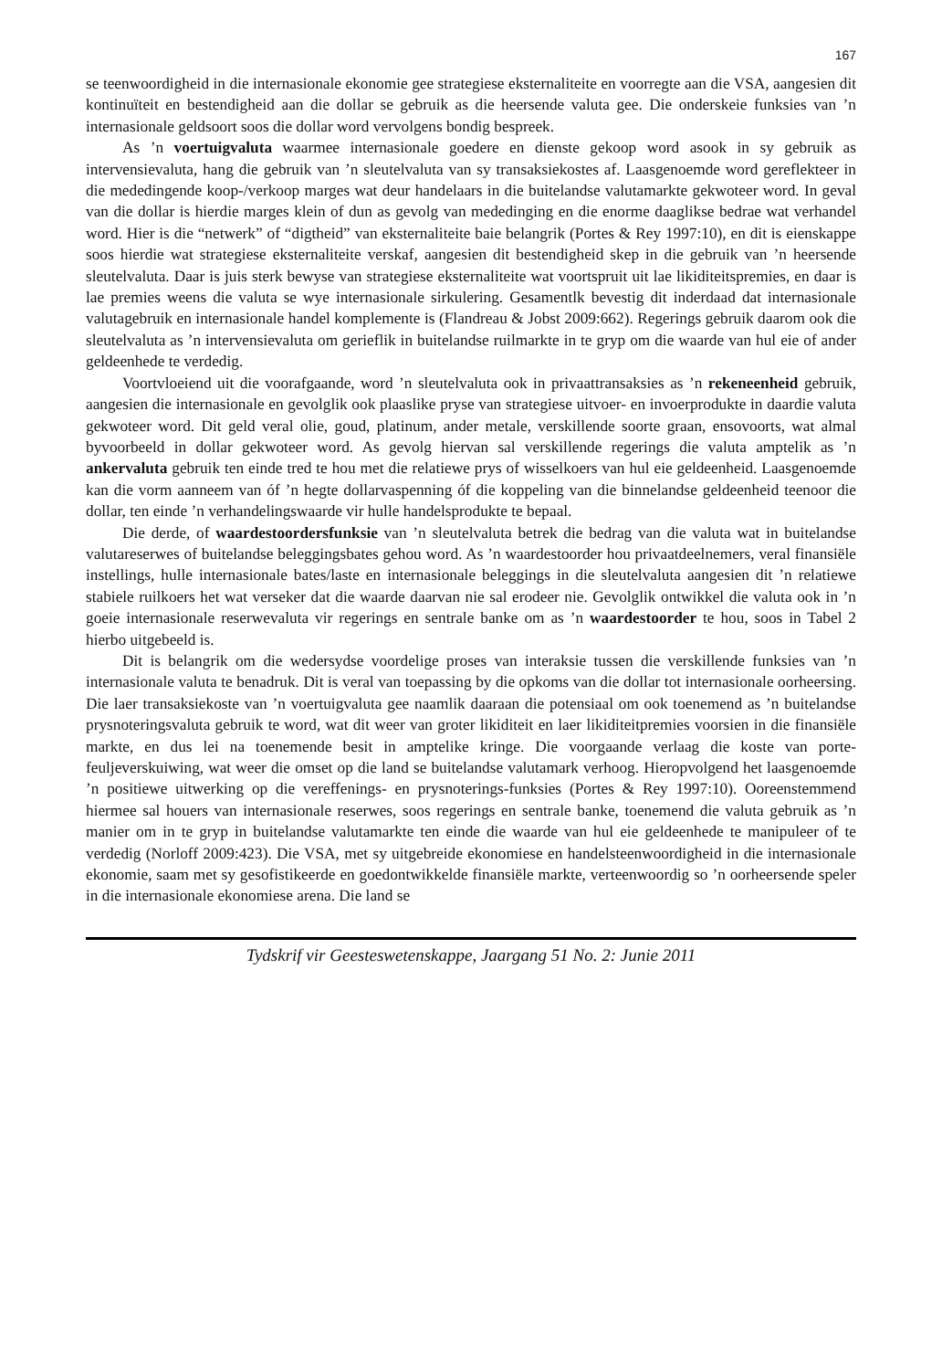167
se teenwoordigheid in die internasionale ekonomie gee strategiese eksternaliteite en voorregte aan die VSA, aangesien dit kontinuïteit en bestendigheid aan die dollar se gebruik as die heersende valuta gee. Die onderskeie funksies van ’n internasionale geldsoort soos die dollar word vervolgens bondig bespreek.
As ’n voertuigvaluta waarmee internasionale goedere en dienste gekoop word asook in sy gebruik as intervensievaluta, hang die gebruik van ’n sleutelvaluta van sy transaksiekostes af. Laasgenoemde word gereflekteer in die mededingende koop-/verkoop marges wat deur handelaars in die buitelandse valutamarkte gekwoteer word. In geval van die dollar is hierdie marges klein of dun as gevolg van mededinging en die enorme daaglikse bedrae wat verhandel word. Hier is die “netwerk” of “digtheid” van eksternaliteite baie belangrik (Portes & Rey 1997:10), en dit is eienskappe soos hierdie wat strategiese eksternaliteite verskaf, aangesien dit bestendigheid skep in die gebruik van ’n heersende sleutelvaluta. Daar is juis sterk bewyse van strategiese eksternaliteite wat voortspruit uit lae likiditeitspremies, en daar is lae premies weens die valuta se wye internasionale sirkulering. Gesamentlk bevestig dit inderdaad dat internasionale valutagebruik en internasionale handel komplemente is (Flandreau & Jobst 2009:662). Regerings gebruik daarom ook die sleutelvaluta as ’n intervensievaluta om gerieflik in buitelandse ruilmarkte in te gryp om die waarde van hul eie of ander geldeenhede te verdedig.
Voortvloeiend uit die voorafgaande, word ’n sleutelvaluta ook in privaattransaksies as ’n rekeneenheid gebruik, aangesien die internasionale en gevolglik ook plaaslike pryse van strategiese uitvoer- en invoerprodukte in daardie valuta gekwoteer word. Dit geld veral olie, goud, platinum, ander metale, verskillende soorte graan, ensovoorts, wat almal byvoorbeeld in dollar gekwoteer word. As gevolg hiervan sal verskillende regerings die valuta amptelik as ’n ankervaluta gebruik ten einde tred te hou met die relatiewe prys of wisselkoers van hul eie geldeenheid. Laasgenoemde kan die vorm aanneem van óf ’n hegte dollarvaspenning óf die koppeling van die binnelandse geldeenheid teenoor die dollar, ten einde ’n verhandelingswaarde vir hulle handelsprodukte te bepaal.
Die derde, of waardestoordersfunksie van ’n sleutelvaluta betrek die bedrag van die valuta wat in buitelandse valutareserwes of buitelandse beleggingsbates gehou word. As ’n waardestoorder hou privaatdeelnemers, veral finansiële instellings, hulle internasionale bates/laste en internasionale beleggings in die sleutelvaluta aangesien dit ’n relatiewe stabiele ruilkoers het wat verseker dat die waarde daarvan nie sal erodeer nie. Gevolglik ontwikkel die valuta ook in ’n goeie internasionale reserwevaluta vir regerings en sentrale banke om as ’n waardestoorder te hou, soos in Tabel 2 hierbo uitgebeeld is.
Dit is belangrik om die wedersydse voordelige proses van interaksie tussen die verskillende funksies van ’n internasionale valuta te benadruk. Dit is veral van toepassing by die opkoms van die dollar tot internasionale oorheersing. Die laer transaksiekoste van ’n voertuigvaluta gee naamlik daaraan die potensiaal om ook toenemend as ’n buitelandse prysnoteringsvaluta gebruik te word, wat dit weer van groter likiditeit en laer likiditeitpremies voorsien in die finansiële markte, en dus lei na toenemende besit in amptelike kringe. Die voorgaande verlaag die koste van porte-feuljeverskuiwing, wat weer die omset op die land se buitelandse valutamark verhoog. Hieropvolgend het laasgenoemde ’n positiewe uitwerking op die vereffenings- en prysnoterings-funksies (Portes & Rey 1997:10). Ooreenstemmend hiermee sal houers van internasionale reserwes, soos regerings en sentrale banke, toenemend die valuta gebruik as ’n manier om in te gryp in buitelandse valutamarkte ten einde die waarde van hul eie geldeenhede te manipuleer of te verdedig (Norloff 2009:423). Die VSA, met sy uitgebreide ekonomiese en handelsteenwoordigheid in die internasionale ekonomie, saam met sy gesofistikeerde en goedontwikkelde finansiële markte, verteenwoordig so ’n oorheersende speler in die internasionale ekonomiese arena. Die land se
Tydskrif vir Geesteswetenskappe, Jaargang 51 No. 2: Junie 2011